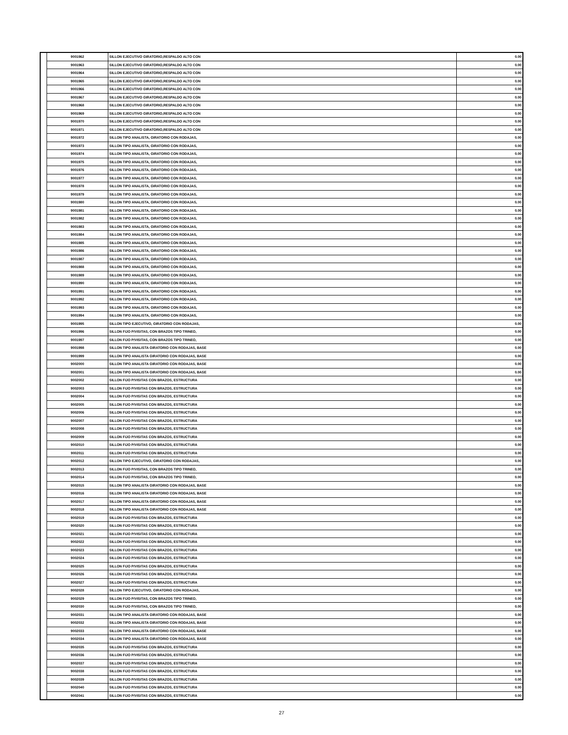| | 9001962 | SILLON EJECUTIVO GIRATORIO,RESPALDO ALTO CON | 0.00 |
| | 9001963 | SILLON EJECUTIVO GIRATORIO,RESPALDO ALTO CON | 0.00 |
| | 9001964 | SILLON EJECUTIVO GIRATORIO,RESPALDO ALTO CON | 0.00 |
| | 9001965 | SILLON EJECUTIVO GIRATORIO,RESPALDO ALTO CON | 0.00 |
| | 9001966 | SILLON EJECUTIVO GIRATORIO,RESPALDO ALTO CON | 0.00 |
| | 9001967 | SILLON EJECUTIVO GIRATORIO,RESPALDO ALTO CON | 0.00 |
| | 9001968 | SILLON EJECUTIVO GIRATORIO,RESPALDO ALTO CON | 0.00 |
| | 9001969 | SILLON EJECUTIVO GIRATORIO,RESPALDO ALTO CON | 0.00 |
| | 9001970 | SILLON EJECUTIVO GIRATORIO,RESPALDO ALTO CON | 0.00 |
| | 9001971 | SILLON EJECUTIVO GIRATORIO,RESPALDO ALTO CON | 0.00 |
| | 9001972 | SILLON TIPO ANALISTA, GIRATORIO CON RODAJAS, | 0.00 |
| | 9001973 | SILLON TIPO ANALISTA, GIRATORIO CON RODAJAS, | 0.00 |
| | 9001974 | SILLON TIPO ANALISTA, GIRATORIO CON RODAJAS, | 0.00 |
| | 9001975 | SILLON TIPO ANALISTA, GIRATORIO CON RODAJAS, | 0.00 |
| | 9001976 | SILLON TIPO ANALISTA, GIRATORIO CON RODAJAS, | 0.00 |
| | 9001977 | SILLON TIPO ANALISTA, GIRATORIO CON RODAJAS, | 0.00 |
| | 9001978 | SILLON TIPO ANALISTA, GIRATORIO CON RODAJAS, | 0.00 |
| | 9001979 | SILLON TIPO ANALISTA, GIRATORIO CON RODAJAS, | 0.00 |
| | 9001980 | SILLON TIPO ANALISTA, GIRATORIO CON RODAJAS, | 0.00 |
| | 9001981 | SILLON TIPO ANALISTA, GIRATORIO CON RODAJAS, | 0.00 |
| | 9001982 | SILLON TIPO ANALISTA, GIRATORIO CON RODAJAS, | 0.00 |
| | 9001983 | SILLON TIPO ANALISTA, GIRATORIO CON RODAJAS, | 0.00 |
| | 9001984 | SILLON TIPO ANALISTA, GIRATORIO CON RODAJAS, | 0.00 |
| | 9001985 | SILLON TIPO ANALISTA, GIRATORIO CON RODAJAS, | 0.00 |
| | 9001986 | SILLON TIPO ANALISTA, GIRATORIO CON RODAJAS, | 0.00 |
| | 9001987 | SILLON TIPO ANALISTA, GIRATORIO CON RODAJAS, | 0.00 |
| | 9001988 | SILLON TIPO ANALISTA, GIRATORIO CON RODAJAS, | 0.00 |
| | 9001989 | SILLON TIPO ANALISTA, GIRATORIO CON RODAJAS, | 0.00 |
| | 9001990 | SILLON TIPO ANALISTA, GIRATORIO CON RODAJAS, | 0.00 |
| | 9001991 | SILLON TIPO ANALISTA, GIRATORIO CON RODAJAS, | 0.00 |
| | 9001992 | SILLON TIPO ANALISTA, GIRATORIO CON RODAJAS, | 0.00 |
| | 9001993 | SILLON TIPO ANALISTA, GIRATORIO CON RODAJAS, | 0.00 |
| | 9001994 | SILLON TIPO ANALISTA, GIRATORIO CON RODAJAS, | 0.00 |
| | 9001995 | SILLON TIPO EJECUTIVO, GIRATORIO CON RODAJAS, | 0.00 |
| | 9001996 | SILLON FIJO P/VISITAS, CON BRAZOS TIPO TRINEO, | 0.00 |
| | 9001997 | SILLON FIJO P/VISITAS, CON BRAZOS TIPO TRINEO, | 0.00 |
| | 9001998 | SILLON TIPO ANALISTA GIRATORIO CON RODAJAS, BASE | 0.00 |
| | 9001999 | SILLON TIPO ANALISTA GIRATORIO CON RODAJAS, BASE | 0.00 |
| | 9002000 | SILLON TIPO ANALISTA GIRATORIO CON RODAJAS, BASE | 0.00 |
| | 9002001 | SILLON TIPO ANALISTA GIRATORIO CON RODAJAS, BASE | 0.00 |
| | 9002002 | SILLON FIJO P/VISITAS CON BRAZOS, ESTRUCTURA | 0.00 |
| | 9002003 | SILLON FIJO P/VISITAS CON BRAZOS, ESTRUCTURA | 0.00 |
| | 9002004 | SILLON FIJO P/VISITAS CON BRAZOS, ESTRUCTURA | 0.00 |
| | 9002005 | SILLON FIJO P/VISITAS CON BRAZOS, ESTRUCTURA | 0.00 |
| | 9002006 | SILLON FIJO P/VISITAS CON BRAZOS, ESTRUCTURA | 0.00 |
| | 9002007 | SILLON FIJO P/VISITAS CON BRAZOS, ESTRUCTURA | 0.00 |
| | 9002008 | SILLON FIJO P/VISITAS CON BRAZOS, ESTRUCTURA | 0.00 |
| | 9002009 | SILLON FIJO P/VISITAS CON BRAZOS, ESTRUCTURA | 0.00 |
| | 9002010 | SILLON FIJO P/VISITAS CON BRAZOS, ESTRUCTURA | 0.00 |
| | 9002011 | SILLON FIJO P/VISITAS CON BRAZOS, ESTRUCTURA | 0.00 |
| | 9002012 | SILLON TIPO EJECUTIVO, GIRATORIO CON RODAJAS, | 0.00 |
| | 9002013 | SILLON FIJO P/VISITAS, CON BRAZOS TIPO TRINEO, | 0.00 |
| | 9002014 | SILLON FIJO P/VISITAS, CON BRAZOS TIPO TRINEO, | 0.00 |
| | 9002015 | SILLON TIPO ANALISTA GIRATORIO CON RODAJAS, BASE | 0.00 |
| | 9002016 | SILLON TIPO ANALISTA GIRATORIO CON RODAJAS, BASE | 0.00 |
| | 9002017 | SILLON TIPO ANALISTA GIRATORIO CON RODAJAS, BASE | 0.00 |
| | 9002018 | SILLON TIPO ANALISTA GIRATORIO CON RODAJAS, BASE | 0.00 |
| | 9002019 | SILLON FIJO P/VISITAS CON BRAZOS, ESTRUCTURA | 0.00 |
| | 9002020 | SILLON FIJO P/VISITAS CON BRAZOS, ESTRUCTURA | 0.00 |
| | 9002021 | SILLON FIJO P/VISITAS CON BRAZOS, ESTRUCTURA | 0.00 |
| | 9002022 | SILLON FIJO P/VISITAS CON BRAZOS, ESTRUCTURA | 0.00 |
| | 9002023 | SILLON FIJO P/VISITAS CON BRAZOS, ESTRUCTURA | 0.00 |
| | 9002024 | SILLON FIJO P/VISITAS CON BRAZOS, ESTRUCTURA | 0.00 |
| | 9002025 | SILLON FIJO P/VISITAS CON BRAZOS, ESTRUCTURA | 0.00 |
| | 9002026 | SILLON FIJO P/VISITAS CON BRAZOS, ESTRUCTURA | 0.00 |
| | 9002027 | SILLON FIJO P/VISITAS CON BRAZOS, ESTRUCTURA | 0.00 |
| | 9002028 | SILLON TIPO EJECUTIVO, GIRATORIO CON RODAJAS, | 0.00 |
| | 9002029 | SILLON FIJO P/VISITAS, CON BRAZOS TIPO TRINEO, | 0.00 |
| | 9002030 | SILLON FIJO P/VISITAS, CON BRAZOS TIPO TRINEO, | 0.00 |
| | 9002031 | SILLON TIPO ANALISTA GIRATORIO CON RODAJAS, BASE | 0.00 |
| | 9002032 | SILLON TIPO ANALISTA GIRATORIO CON RODAJAS, BASE | 0.00 |
| | 9002033 | SILLON TIPO ANALISTA GIRATORIO CON RODAJAS, BASE | 0.00 |
| | 9002034 | SILLON TIPO ANALISTA GIRATORIO CON RODAJAS, BASE | 0.00 |
| | 9002035 | SILLON FIJO P/VISITAS CON BRAZOS, ESTRUCTURA | 0.00 |
| | 9002036 | SILLON FIJO P/VISITAS CON BRAZOS, ESTRUCTURA | 0.00 |
| | 9002037 | SILLON FIJO P/VISITAS CON BRAZOS, ESTRUCTURA | 0.00 |
| | 9002038 | SILLON FIJO P/VISITAS CON BRAZOS, ESTRUCTURA | 0.00 |
| | 9002039 | SILLON FIJO P/VISITAS CON BRAZOS, ESTRUCTURA | 0.00 |
| | 9002040 | SILLON FIJO P/VISITAS CON BRAZOS, ESTRUCTURA | 0.00 |
| | 9002041 | SILLON FIJO P/VISITAS CON BRAZOS, ESTRUCTURA | 0.00 |
27